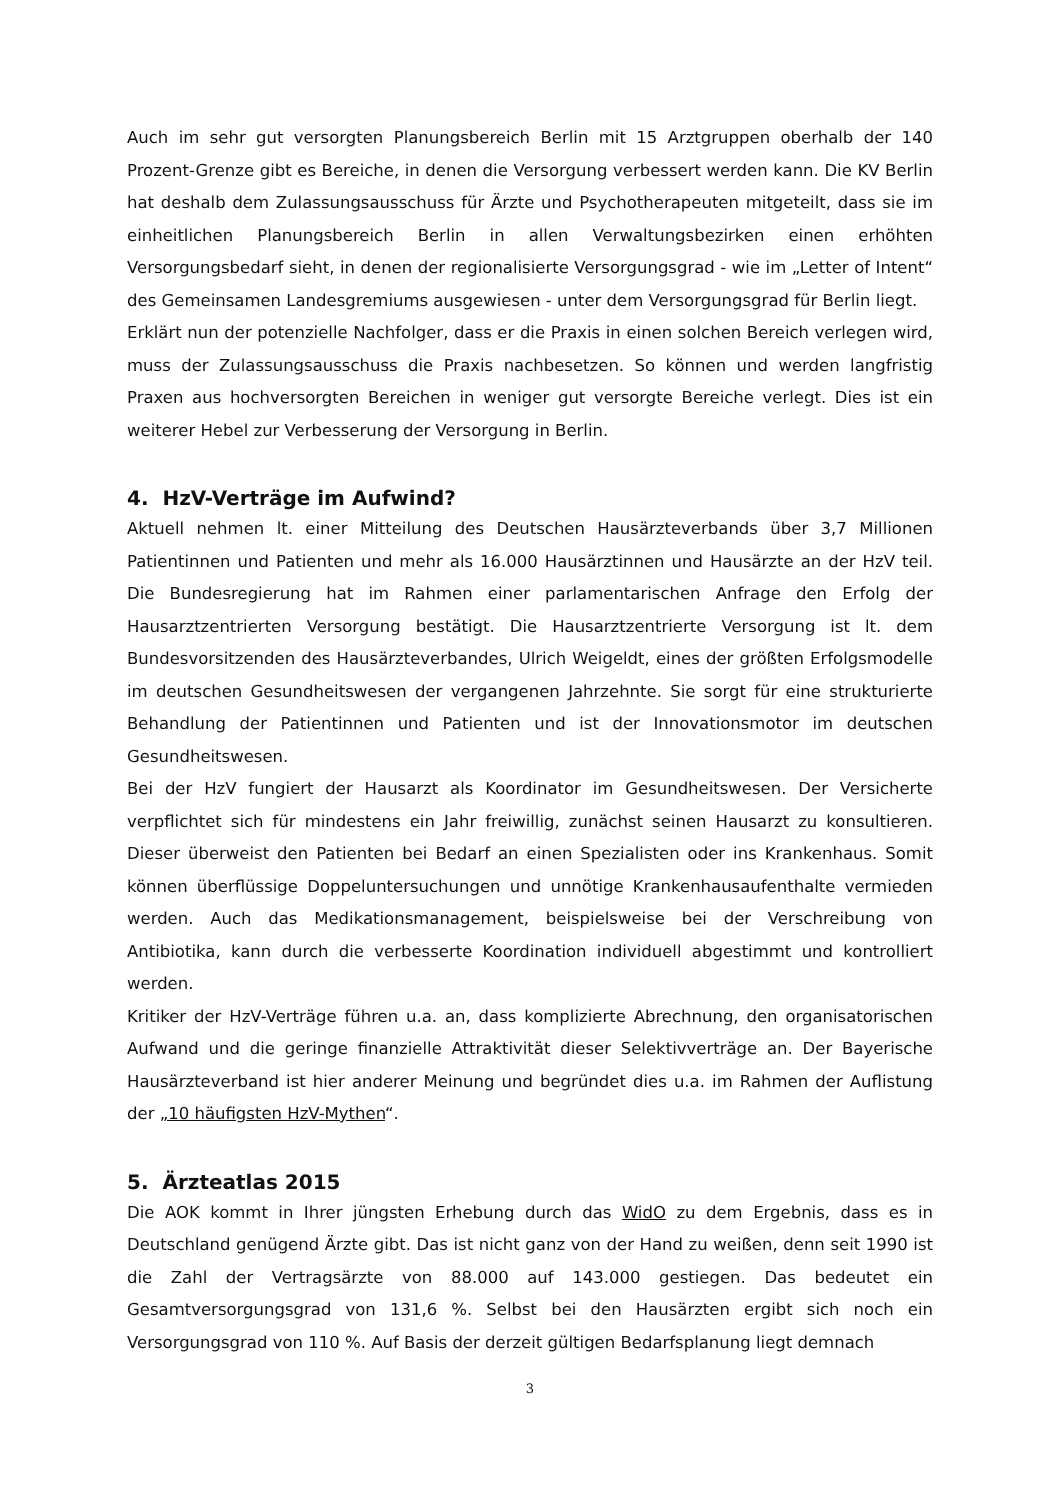Auch im sehr gut versorgten Planungsbereich Berlin mit 15 Arztgruppen oberhalb der 140 Prozent-Grenze gibt es Bereiche, in denen die Versorgung verbessert werden kann. Die KV Berlin hat deshalb dem Zulassungsausschuss für Ärzte und Psychotherapeuten mitgeteilt, dass sie im einheitlichen Planungsbereich Berlin in allen Verwaltungsbezirken einen erhöhten Versorgungsbedarf sieht, in denen der regionalisierte Versorgungsgrad - wie im „Letter of Intent“ des Gemeinsamen Landesgremiums ausgewiesen - unter dem Versorgungsgrad für Berlin liegt.
Erklärt nun der potenzielle Nachfolger, dass er die Praxis in einen solchen Bereich verlegen wird, muss der Zulassungsausschuss die Praxis nachbesetzen. So können und werden langfristig Praxen aus hochversorgten Bereichen in weniger gut versorgte Bereiche verlegt. Dies ist ein weiterer Hebel zur Verbesserung der Versorgung in Berlin.
4. HzV-Verträge im Aufwind?
Aktuell nehmen lt. einer Mitteilung des Deutschen Hausärzteverbands über 3,7 Millionen Patientinnen und Patienten und mehr als 16.000 Hausärztinnen und Hausärzte an der HzV teil. Die Bundesregierung hat im Rahmen einer parlamentarischen Anfrage den Erfolg der Hausarztzentrierten Versorgung bestätigt. Die Hausarztzentrierte Versorgung ist lt. dem Bundesvorsitzenden des Hausärzteverbandes, Ulrich Weigeldt, eines der größten Erfolgsmodelle im deutschen Gesundheitswesen der vergangenen Jahrzehnte. Sie sorgt für eine strukturierte Behandlung der Patientinnen und Patienten und ist der Innovationsmotor im deutschen Gesundheitswesen.
Bei der HzV fungiert der Hausarzt als Koordinator im Gesundheitswesen. Der Versicherte verpflichtet sich für mindestens ein Jahr freiwillig, zunächst seinen Hausarzt zu konsultieren. Dieser überweist den Patienten bei Bedarf an einen Spezialisten oder ins Krankenhaus. Somit können überflüssige Doppeluntersuchungen und unnötige Krankenhausaufenthalte vermieden werden. Auch das Medikationsmanagement, beispielsweise bei der Verschreibung von Antibiotika, kann durch die verbesserte Koordination individuell abgestimmt und kontrolliert werden.
Kritiker der HzV-Verträge führen u.a. an, dass komplizierte Abrechnung, den organisatorischen Aufwand und die geringe finanzielle Attraktivität dieser Selektivverträge an. Der Bayerische Hausärzteverband ist hier anderer Meinung und begründet dies u.a. im Rahmen der Auflistung der „10 häufigsten HzV-Mythen“.
5. Ärzteatlas 2015
Die AOK kommt in Ihrer jüngsten Erhebung durch das WidO zu dem Ergebnis, dass es in Deutschland genügend Ärzte gibt. Das ist nicht ganz von der Hand zu weißen, denn seit 1990 ist die Zahl der Vertragsärzte von 88.000 auf 143.000 gestiegen. Das bedeutet ein Gesamtversorgungsgrad von 131,6 %. Selbst bei den Hausärzten ergibt sich noch ein Versorgungsgrad von 110 %. Auf Basis der derzeit gültigen Bedarfsplanung liegt demnach
3